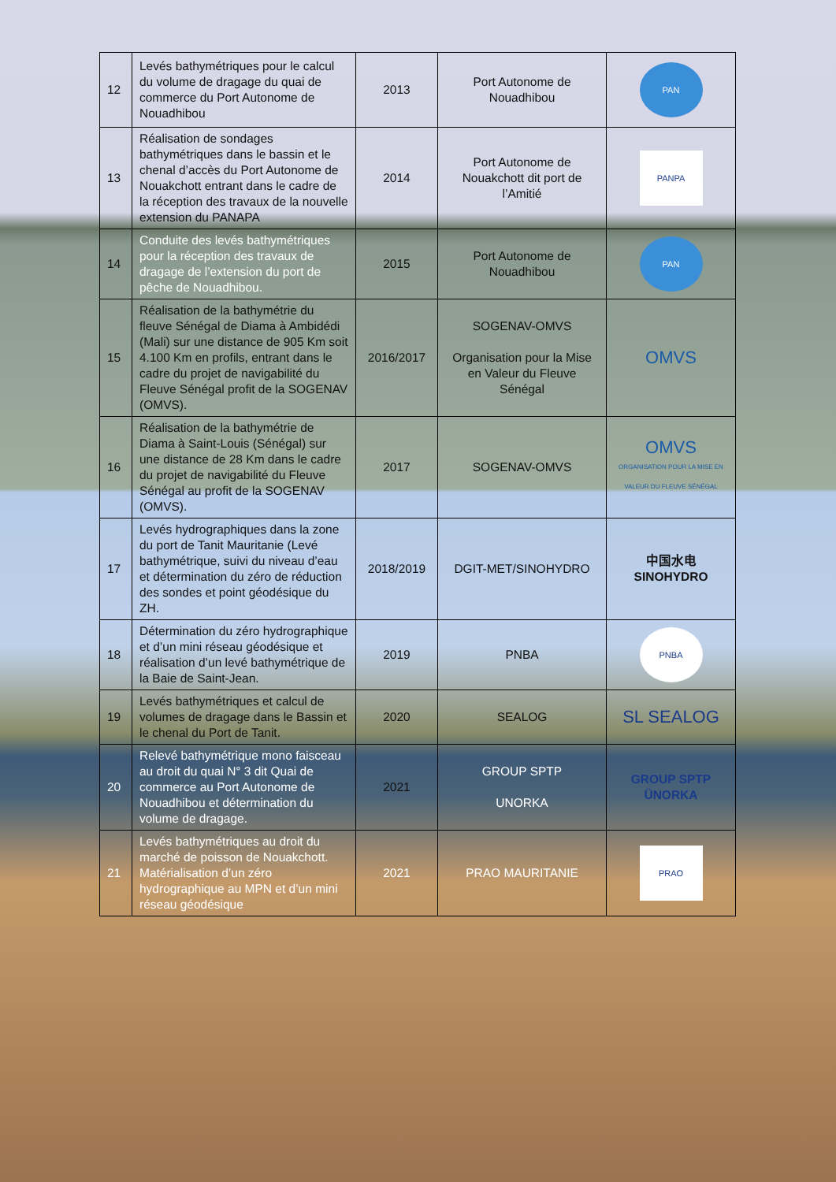| 12 | Levés bathymétriques pour le calcul du volume de dragage du quai de commerce du Port Autonome de Nouadhibou | 2013 | Port Autonome de Nouadhibou | PAN |
| 13 | Réalisation de sondages bathymétriques dans le bassin et le chenal d’accès du Port Autonome de Nouakchott entrant dans le cadre de la réception des travaux de la nouvelle extension du PANAPA | 2014 | Port Autonome de Nouakchott dit port de l’Amitié | PANPA |
| 14 | Conduite des levés bathymétriques pour la réception des travaux de dragage de l’extension du port de pêche de Nouadhibou. | 2015 | Port Autonome de Nouadhibou | PAN |
| 15 | Réalisation de la bathymétrie du fleuve Sénégal de Diama à Ambidédi (Mali) sur une distance de 905 Km soit 4.100 Km en profils, entrant dans le cadre du projet de navigabilité du Fleuve Sénégal profit de la SOGENAV (OMVS). | 2016/2017 | SOGENAV-OMVS Organisation pour la Mise en Valeur du Fleuve Sénégal | OMVS |
| 16 | Réalisation de la bathymétrie de Diama à Saint-Louis (Sénégal) sur une distance de 28 Km dans le cadre du projet de navigabilité du Fleuve Sénégal au profit de la SOGENAV (OMVS). | 2017 | SOGENAV-OMVS | OMVS ORGANISATION POUR LA MISE EN VALEUR DU FLEUVE SÉNÉGAL |
| 17 | Levés hydrographiques dans la zone du port de Tanit Mauritanie (Levé bathymétrique, suivi du niveau d’eau et détermination du zéro de réduction des sondes et point géodésique du ZH. | 2018/2019 | DGIT-MET/SINOHYDRO | 中国水电 SINOHYDRO |
| 18 | Détermination du zéro hydrographique et d’un mini réseau géodésique et réalisation d’un levé bathymétrique de la Baie de Saint-Jean. | 2019 | PNBA | PNBA |
| 19 | Levés bathymétriques et calcul de volumes de dragage dans le Bassin et le chenal du Port de Tanit. | 2020 | SEALOG | SL SEALOG |
| 20 | Relevé bathymétrique mono faisceau au droit du quai N° 3 dit Quai de commerce au Port Autonome de Nouadhibou et détermination du volume de dragage. | 2021 | GROUP SPTP UNORKA | GROUP SPTP ÜNORKA |
| 21 | Levés bathymétriques au droit du marché de poisson de Nouakchott. Matérialisation d’un zéro hydrographique au MPN et d’un mini réseau géodésique | 2021 | PRAO MAURITANIE | PRAO |